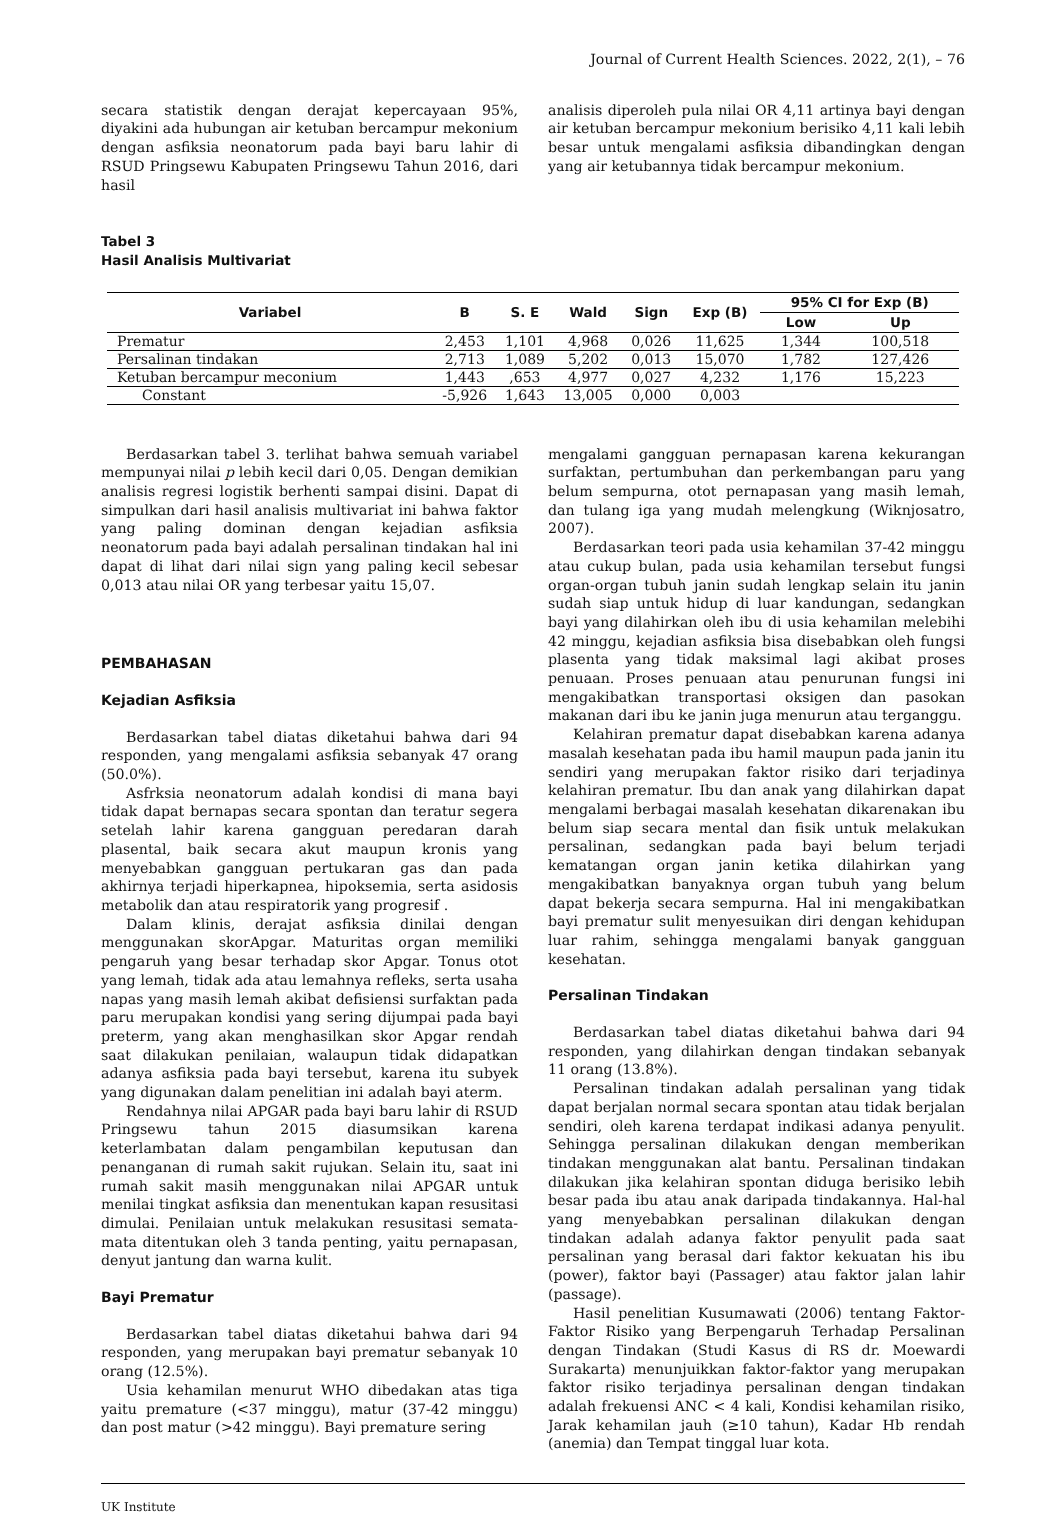Journal of Current Health Sciences. 2022, 2(1), – 76
secara statistik dengan derajat kepercayaan 95%, diyakini ada hubungan air ketuban bercampur mekonium dengan asfiksia neonatorum pada bayi baru lahir di RSUD Pringsewu Kabupaten Pringsewu Tahun 2016, dari hasil
analisis diperoleh pula nilai OR 4,11 artinya bayi dengan air ketuban bercampur mekonium berisiko 4,11 kali lebih besar untuk mengalami asfiksia dibandingkan dengan yang air ketubannya tidak bercampur mekonium.
Tabel 3
Hasil Analisis Multivariat
| Variabel | B | S. E | Wald | Sign | Exp (B) | 95% CI for Exp (B) | |
| --- | --- | --- | --- | --- | --- | --- | --- |
| | | | | | | Low | Up |
| Prematur | 2,453 | 1,101 | 4,968 | 0,026 | 11,625 | 1,344 | 100,518 |
| Persalinan tindakan | 2,713 | 1,089 | 5,202 | 0,013 | 15,070 | 1,782 | 127,426 |
| Ketuban bercampur meconium | 1,443 | ,653 | 4,977 | 0,027 | 4,232 | 1,176 | 15,223 |
| Constant | -5,926 | 1,643 | 13,005 | 0,000 | 0,003 | | |
Berdasarkan tabel 3. terlihat bahwa semuah variabel mempunyai nilai p lebih kecil dari 0,05. Dengan demikian analisis regresi logistik berhenti sampai disini. Dapat di simpulkan dari hasil analisis multivariat ini bahwa faktor yang paling dominan dengan kejadian asfiksia neonatorum pada bayi adalah persalinan tindakan hal ini dapat di lihat dari nilai sign yang paling kecil sebesar 0,013 atau nilai OR yang terbesar yaitu 15,07.
PEMBAHASAN
Kejadian Asfiksia
Berdasarkan tabel diatas diketahui bahwa dari 94 responden, yang mengalami asfiksia sebanyak 47 orang (50.0%).
Asfrksia neonatorum adalah kondisi di mana bayi tidak dapat bernapas secara spontan dan teratur segera setelah lahir karena gangguan peredaran darah plasental, baik secara akut maupun kronis yang menyebabkan gangguan pertukaran gas dan pada akhirnya terjadi hiperkapnea, hipoksemia, serta asidosis metabolik dan atau respiratorik yang progresif .
Dalam klinis, derajat asﬁksia dinilai dengan menggunakan skorApgar. Maturitas organ memiliki pengaruh yang besar terhadap skor Apgar. Tonus otot yang lemah, tidak ada atau lemahnya reﬂeks, serta usaha napas yang masih lemah akibat defisiensi surfaktan pada paru merupakan kondisi yang sering dijumpai pada bayi preterm, yang akan menghasilkan skor Apgar rendah saat dilakukan penilaian, walaupun tidak didapatkan adanya asﬁksia pada bayi tersebut, karena itu subyek yang digunakan dalam penelitian ini adalah bayi aterm.
Rendahnya nilai APGAR pada bayi baru lahir di RSUD Pringsewu tahun 2015 diasumsikan karena keterlambatan dalam pengambilan keputusan dan penanganan di rumah sakit rujukan. Selain itu, saat ini rumah sakit masih menggunakan nilai APGAR untuk menilai tingkat asfiksia dan menentukan kapan resusitasi dimulai. Penilaian untuk melakukan resusitasi semata-mata ditentukan oleh 3 tanda penting, yaitu pernapasan, denyut jantung dan warna kulit.
Bayi Prematur
Berdasarkan tabel diatas diketahui bahwa dari 94 responden, yang merupakan bayi prematur sebanyak 10 orang (12.5%).
Usia kehamilan menurut WHO dibedakan atas tiga yaitu premature (<37 minggu), matur (37-42 minggu) dan post matur (>42 minggu). Bayi premature sering
mengalami gangguan pernapasan karena kekurangan surfaktan, pertumbuhan dan perkembangan paru yang belum sempurna, otot pernapasan yang masih lemah, dan tulang iga yang mudah melengkung (Wiknjosatro, 2007).
Berdasarkan teori pada usia kehamilan 37-42 minggu atau cukup bulan, pada usia kehamilan tersebut fungsi organ-organ tubuh janin sudah lengkap selain itu janin sudah siap untuk hidup di luar kandungan, sedangkan bayi yang dilahirkan oleh ibu di usia kehamilan melebihi 42 minggu, kejadian asfiksia bisa disebabkan oleh fungsi plasenta yang tidak maksimal lagi akibat proses penuaan. Proses penuaan atau penurunan fungsi ini mengakibatkan transportasi oksigen dan pasokan makanan dari ibu ke janin juga menurun atau terganggu.
Kelahiran prematur dapat disebabkan karena adanya masalah kesehatan pada ibu hamil maupun pada janin itu sendiri yang merupakan faktor risiko dari terjadinya kelahiran prematur. Ibu dan anak yang dilahirkan dapat mengalami berbagai masalah kesehatan dikarenakan ibu belum siap secara mental dan fisik untuk melakukan persalinan, sedangkan pada bayi belum terjadi kematangan organ janin ketika dilahirkan yang mengakibatkan banyaknya organ tubuh yang belum dapat bekerja secara sempurna. Hal ini mengakibatkan bayi prematur sulit menyesuikan diri dengan kehidupan luar rahim, sehingga mengalami banyak gangguan kesehatan.
Persalinan Tindakan
Berdasarkan tabel diatas diketahui bahwa dari 94 responden, yang dilahirkan dengan tindakan sebanyak 11 orang (13.8%).
Persalinan tindakan adalah persalinan yang tidak dapat berjalan normal secara spontan atau tidak berjalan sendiri, oleh karena terdapat indikasi adanya penyulit. Sehingga persalinan dilakukan dengan memberikan tindakan menggunakan alat bantu. Persalinan tindakan dilakukan jika kelahiran spontan diduga berisiko lebih besar pada ibu atau anak daripada tindakannya. Hal-hal yang menyebabkan persalinan dilakukan dengan tindakan adalah adanya faktor penyulit pada saat persalinan yang berasal dari faktor kekuatan his ibu (power), faktor bayi (Passager) atau faktor jalan lahir (passage).
Hasil penelitian Kusumawati (2006) tentang Faktor-Faktor Risiko yang Berpengaruh Terhadap Persalinan dengan Tindakan (Studi Kasus di RS dr. Moewardi Surakarta) menunjuikkan faktor-faktor yang merupakan faktor risiko terjadinya persalinan dengan tindakan adalah frekuensi ANC < 4 kali, Kondisi kehamilan risiko, Jarak kehamilan jauh (≥10 tahun), Kadar Hb rendah (anemia) dan Tempat tinggal luar kota.
UK Institute